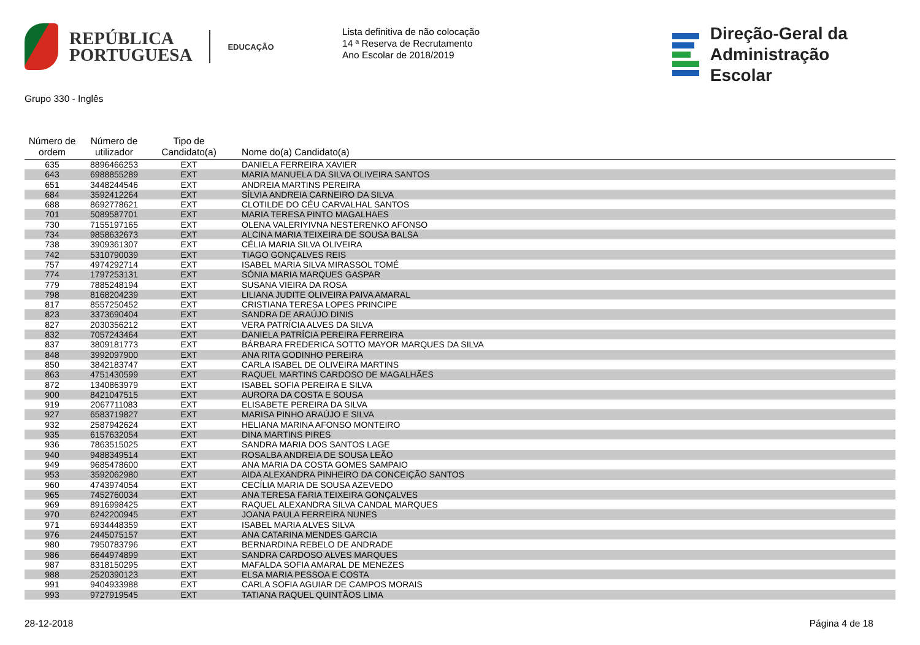REPÚBLICA
PORTUGUESA
EDUCAÇÃO
Lista definitiva de não colocação
14 ª Reserva de Recrutamento
Ano Escolar de 2018/2019
Direção‑Geral da
Administração Escolar
Grupo 330 - Inglês
| Número de ordem | Número de utilizador | Tipo de Candidato(a) | Nome do(a) Candidato(a) |
| --- | --- | --- | --- |
| 635 | 8896466253 | EXT | DANIELA FERREIRA XAVIER |
| 643 | 6988855289 | EXT | MARIA MANUELA DA SILVA OLIVEIRA SANTOS |
| 651 | 3448244546 | EXT | ANDREIA MARTINS PEREIRA |
| 684 | 3592412264 | EXT | SÍLVIA ANDREIA CARNEIRO DA SILVA |
| 688 | 8692778621 | EXT | CLOTILDE DO CÉU CARVALHAL SANTOS |
| 701 | 5089587701 | EXT | MARIA TERESA PINTO MAGALHAES |
| 730 | 7155197165 | EXT | OLENA VALERIYIVNA NESTERENKO AFONSO |
| 734 | 9858632673 | EXT | ALCINA MARIA TEIXEIRA DE SOUSA BALSA |
| 738 | 3909361307 | EXT | CÉLIA MARIA SILVA OLIVEIRA |
| 742 | 5310790039 | EXT | TIAGO GONÇALVES REIS |
| 757 | 4974292714 | EXT | ISABEL MARIA SILVA MIRASSOL TOMÉ |
| 774 | 1797253131 | EXT | SÓNIA MARIA MARQUES GASPAR |
| 779 | 7885248194 | EXT | SUSANA VIEIRA DA ROSA |
| 798 | 8168204239 | EXT | LILIANA JUDITE OLIVEIRA PAIVA AMARAL |
| 817 | 8557250452 | EXT | CRISTIANA TERESA LOPES PRINCIPE |
| 823 | 3373690404 | EXT | SANDRA DE ARAÚJO DINIS |
| 827 | 2030356212 | EXT | VERA PATRÍCIA ALVES DA SILVA |
| 832 | 7057243464 | EXT | DANIELA PATRÍCIA PEREIRA FERREIRA |
| 837 | 3809181773 | EXT | BÁRBARA FREDERICA SOTTO MAYOR MARQUES DA SILVA |
| 848 | 3992097900 | EXT | ANA RITA GODINHO PEREIRA |
| 850 | 3842183747 | EXT | CARLA ISABEL DE OLIVEIRA MARTINS |
| 863 | 4751430599 | EXT | RAQUEL MARTINS CARDOSO DE MAGALHÃES |
| 872 | 1340863979 | EXT | ISABEL SOFIA PEREIRA E SILVA |
| 900 | 8421047515 | EXT | AURORA DA COSTA E SOUSA |
| 919 | 2067711083 | EXT | ELISABETE PEREIRA DA SILVA |
| 927 | 6583719827 | EXT | MARISA PINHO ARAÚJO E SILVA |
| 932 | 2587942624 | EXT | HELIANA MARINA AFONSO MONTEIRO |
| 935 | 6157632054 | EXT | DINA MARTINS PIRES |
| 936 | 7863515025 | EXT | SANDRA MARIA DOS SANTOS LAGE |
| 940 | 9488349514 | EXT | ROSALBA ANDREIA DE SOUSA LEÃO |
| 949 | 9685478600 | EXT | ANA MARIA DA COSTA GOMES SAMPAIO |
| 953 | 3592062980 | EXT | AIDA ALEXANDRA PINHEIRO DA CONCEIÇÃO SANTOS |
| 960 | 4743974054 | EXT | CECÍLIA MARIA DE SOUSA AZEVEDO |
| 965 | 7452760034 | EXT | ANA TERESA FARIA TEIXEIRA GONÇALVES |
| 969 | 8916998425 | EXT | RAQUEL ALEXANDRA SILVA CANDAL MARQUES |
| 970 | 6242200945 | EXT | JOANA PAULA FERREIRA NUNES |
| 971 | 6934448359 | EXT | ISABEL MARIA ALVES SILVA |
| 976 | 2445075157 | EXT | ANA CATARINA MENDES GARCIA |
| 980 | 7950783796 | EXT | BERNARDINA REBELO DE ANDRADE |
| 986 | 6644974899 | EXT | SANDRA CARDOSO ALVES MARQUES |
| 987 | 8318150295 | EXT | MAFALDA SOFIA AMARAL DE MENEZES |
| 988 | 2520390123 | EXT | ELSA MARIA PESSOA E COSTA |
| 991 | 9404933988 | EXT | CARLA SOFIA AGUIAR DE CAMPOS MORAIS |
| 993 | 9727919545 | EXT | TATIANA RAQUEL QUINTÃOS LIMA |
28-12-2018 Página 4 de 18